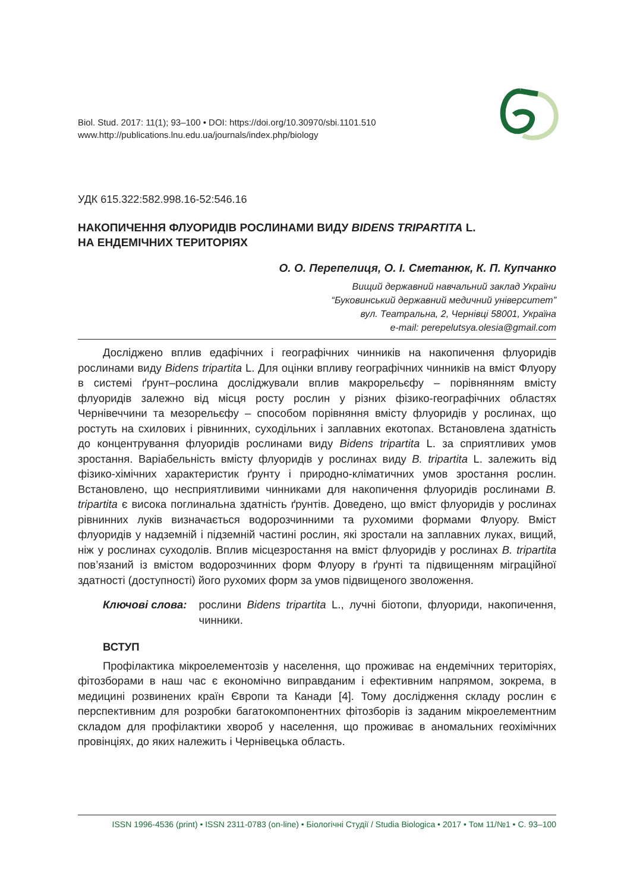Biol. Stud. 2017: 11(1); 93–100 • DOI: https://doi.org/10.30970/sbi.1101.510
www.http://publications.lnu.edu.ua/journals/index.php/biology
УДК 615.322:582.998.16-52:546.16
НАКОПИЧЕННЯ ФЛУОРИДІВ РОСЛИНАМИ ВИДУ BIDENS TRIPARTITA L.
НА ЕНДЕМІЧНИХ ТЕРИТОРІЯХ
О. О. Перепелиця, О. І. Сметанюк, К. П. Купчанко
Вищий державний навчальний заклад України
“Буковинський державний медичний університет”
вул. Театральна, 2, Чернівці 58001, Україна
e-mail: perepelutsya.olesia@gmail.com
Досліджено вплив едафічних і географічних чинників на накопичення флуоридів рослинами виду Bidens tripartita L. Для оцінки впливу географічних чинників на вміст Флуору в системі ґрунт–рослина досліджували вплив макрорельєфу – порівнянням вмісту флуоридів залежно від місця росту рослин у різних фізико-географічних областях Чернівеччини та мезорельєфу – способом порівняння вмісту флуоридів у рослинах, що ростуть на схилових і рівнинних, суходільних і заплавних екотопах. Встановлена здатність до концентрування флуоридів рослинами виду Bidens tripartita L. за сприятливих умов зростання. Варіабельність вмісту флуоридів у рослинах виду B. tripartita L. залежить від фізико-хімічних характеристик ґрунту і природно-кліматичних умов зростання рослин. Встановлено, що несприятливими чинниками для накопичення флуоридів рослинами B. tripartita є висока поглинальна здатність ґрунтів. Доведено, що вміст флуоридів у рослинах рівнинних луків визначається водорозчинними та рухомими формами Флуору. Вміст флуоридів у надземній і підземній частині рослин, які зростали на заплавних луках, вищий, ніж у рослинах суходолів. Вплив місцезростання на вміст флуоридів у рослинах B. tripartita пов’язаний із вмістом водорозчинних форм Флуору в ґрунті та підвищенням міграційної здатності (доступності) його рухомих форм за умов підвищеного зволоження.
Ключові слова: рослини Bidens tripartita L., лучні біотопи, флуориди, накопичення, чинники.
ВСТУП
Профілактика мікроелементозів у населення, що проживає на ендемічних територіях, фітозборами в наш час є економічно виправданим і ефективним напрямом, зокрема, в медицині розвинених країн Європи та Канади [4]. Тому дослідження складу рослин є перспективним для розробки багатокомпонентних фітозборів із заданим мікроелементним складом для профілактики хвороб у населення, що проживає в аномальних геохімічних провінціях, до яких належить і Чернівецька область.
ISSN 1996-4536 (print) • ISSN 2311-0783 (on-line) • Біологічні Студії / Studia Biologica • 2017 • Том 11/№1 • С. 93–100